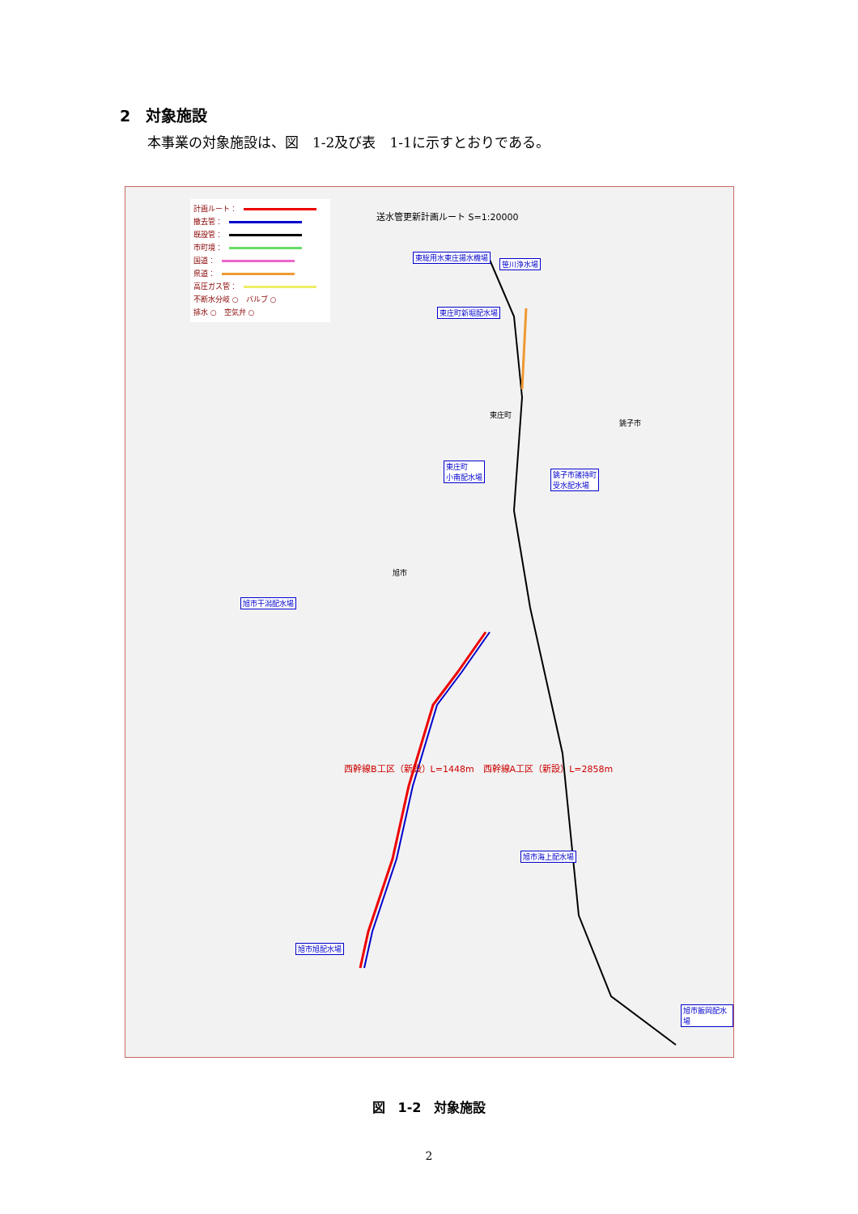2　対象施設
本事業の対象施設は、図　1-2及び表　1-1に示すとおりである。
計画ルート：
撤去管：
既設管：
市町境：
国道：
県道：
高圧ガス管：
不断水分岐 ○　バルブ ○
排水 ○　空気弁 ○
送水管更新計画ルート S=1:20000
東総用水東庄揚水機場
笹川浄水場
東庄町新堀配水場
東庄町
小南配水場
銚子市諸持町
受水配水場
旭市干潟配水場
旭市海上配水場
旭市旭配水場
旭市飯岡配水場
西幹線B工区（新設）L=1448m　西幹線A工区（新設）L=2858m
東庄町
銚子市
旭市
図　1-2　対象施設
2